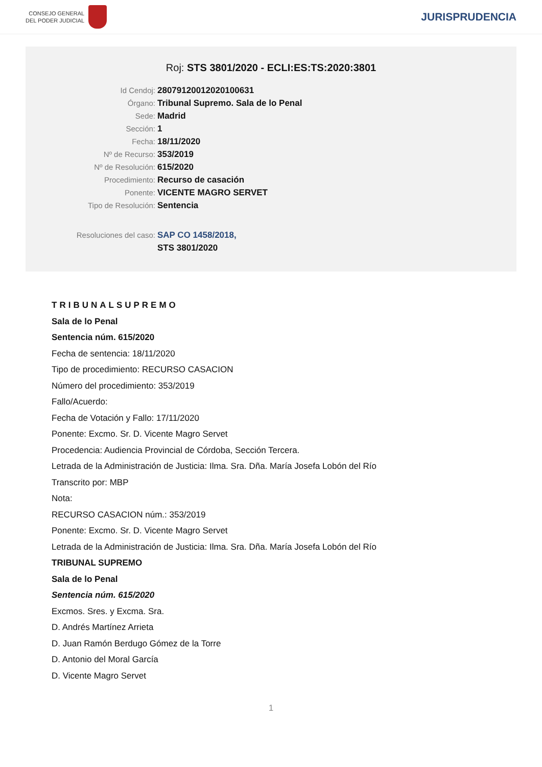CONSEJO GENERAL
DEL PODER JUDICIAL
JURISPRUDENCIA
Roj: STS 3801/2020 - ECLI:ES:TS:2020:3801
Id Cendoj: 28079120012020100631
Órgano: Tribunal Supremo. Sala de lo Penal
Sede: Madrid
Sección: 1
Fecha: 18/11/2020
Nº de Recurso: 353/2019
Nº de Resolución: 615/2020
Procedimiento: Recurso de casación
Ponente: VICENTE MAGRO SERVET
Tipo de Resolución: Sentencia
Resoluciones del caso: SAP CO 1458/2018,
STS 3801/2020
TRIBUNALSUPREMO
Sala de lo Penal
Sentencia núm. 615/2020
Fecha de sentencia: 18/11/2020
Tipo de procedimiento: RECURSO CASACION
Número del procedimiento: 353/2019
Fallo/Acuerdo:
Fecha de Votación y Fallo: 17/11/2020
Ponente: Excmo. Sr. D. Vicente Magro Servet
Procedencia: Audiencia Provincial de Córdoba, Sección Tercera.
Letrada de la Administración de Justicia: Ilma. Sra. Dña. María Josefa Lobón del Río
Transcrito por: MBP
Nota:
RECURSO CASACION núm.: 353/2019
Ponente: Excmo. Sr. D. Vicente Magro Servet
Letrada de la Administración de Justicia: Ilma. Sra. Dña. María Josefa Lobón del Río
TRIBUNAL SUPREMO
Sala de lo Penal
Sentencia núm. 615/2020
Excmos. Sres. y Excma. Sra.
D. Andrés Martínez Arrieta
D. Juan Ramón Berdugo Gómez de la Torre
D. Antonio del Moral García
D. Vicente Magro Servet
1